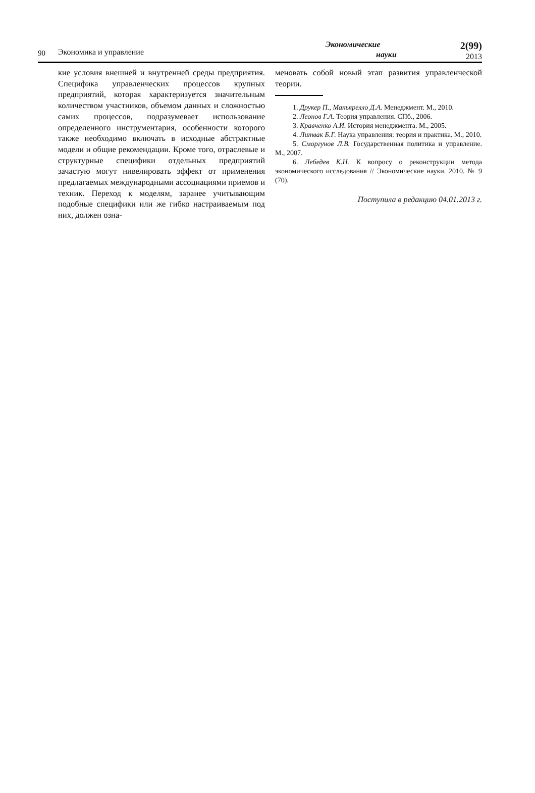90
Экономика и управление
Экономические
науки
2(99)
2013
кие условия внешней и внутренней среды предприятия. Специфика управленческих процессов крупных предприятий, которая характеризуется значительным количеством участников, объемом данных и сложностью самих процессов, подразумевает использование определенного инструментария, особенности которого также необходимо включать в исходные абстрактные модели и общие рекомендации. Кроме того, отраслевые и структурные специфики отдельных предприятий зачастую могут нивелировать эффект от применения предлагаемых международными ассоциациями приемов и техник. Переход к моделям, заранее учитывающим подобные специфики или же гибко настраиваемым под них, должен озна-
меновать собой новый этап развития управленческой теории.
1. Друкер П., Макьярелло Д.А. Менеджмент. М., 2010.
2. Леонов Г.А. Теория управления. СПб., 2006.
3. Кравченко А.И. История менеджмента. М., 2005.
4. Литвак Б.Г. Наука управления: теория и практика. М., 2010.
5. Сморгунов Л.В. Государственная политика и управление. М., 2007.
6. Лебедев К.Н. К вопросу о реконструкции метода экономического исследования // Экономические науки. 2010. № 9 (70).
Поступила в редакцию 04.01.2013 г.